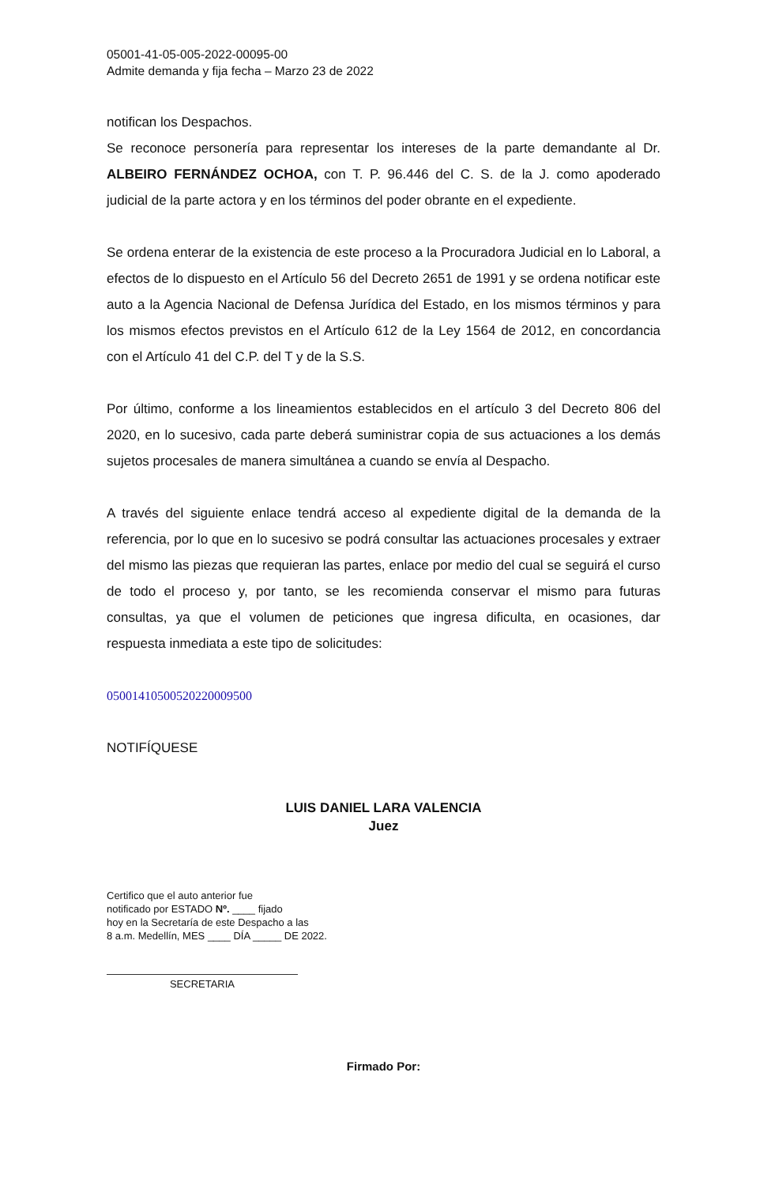05001-41-05-005-2022-00095-00
Admite demanda y fija fecha – Marzo 23 de 2022
notifican los Despachos.
Se reconoce personería para representar los intereses de la parte demandante al Dr. ALBEIRO FERNÁNDEZ OCHOA, con T. P. 96.446 del C. S. de la J. como apoderado judicial de la parte actora y en los términos del poder obrante en el expediente.
Se ordena enterar de la existencia de este proceso a la Procuradora Judicial en lo Laboral, a efectos de lo dispuesto en el Artículo 56 del Decreto 2651 de 1991 y se ordena notificar este auto a la Agencia Nacional de Defensa Jurídica del Estado, en los mismos términos y para los mismos efectos previstos en el Artículo 612 de la Ley 1564 de 2012, en concordancia con el Artículo 41 del C.P. del T y de la S.S.
Por último, conforme a los lineamientos establecidos en el artículo 3 del Decreto 806 del 2020, en lo sucesivo, cada parte deberá suministrar copia de sus actuaciones a los demás sujetos procesales de manera simultánea a cuando se envía al Despacho.
A través del siguiente enlace tendrá acceso al expediente digital de la demanda de la referencia, por lo que en lo sucesivo se podrá consultar las actuaciones procesales y extraer del mismo las piezas que requieran las partes, enlace por medio del cual se seguirá el curso de todo el proceso y, por tanto, se les recomienda conservar el mismo para futuras consultas, ya que el volumen de peticiones que ingresa dificulta, en ocasiones, dar respuesta inmediata a este tipo de solicitudes:
05001410500520220009500
NOTIFÍQUESE
LUIS DANIEL LARA VALENCIA
Juez
Certifico que el auto anterior fue
notificado por ESTADO Nº. ____ fijado
hoy en la Secretaría de este Despacho a las
8 a.m. Medellín, MES ____ DÍA _____ DE 2022.
SECRETARIA
Firmado Por: